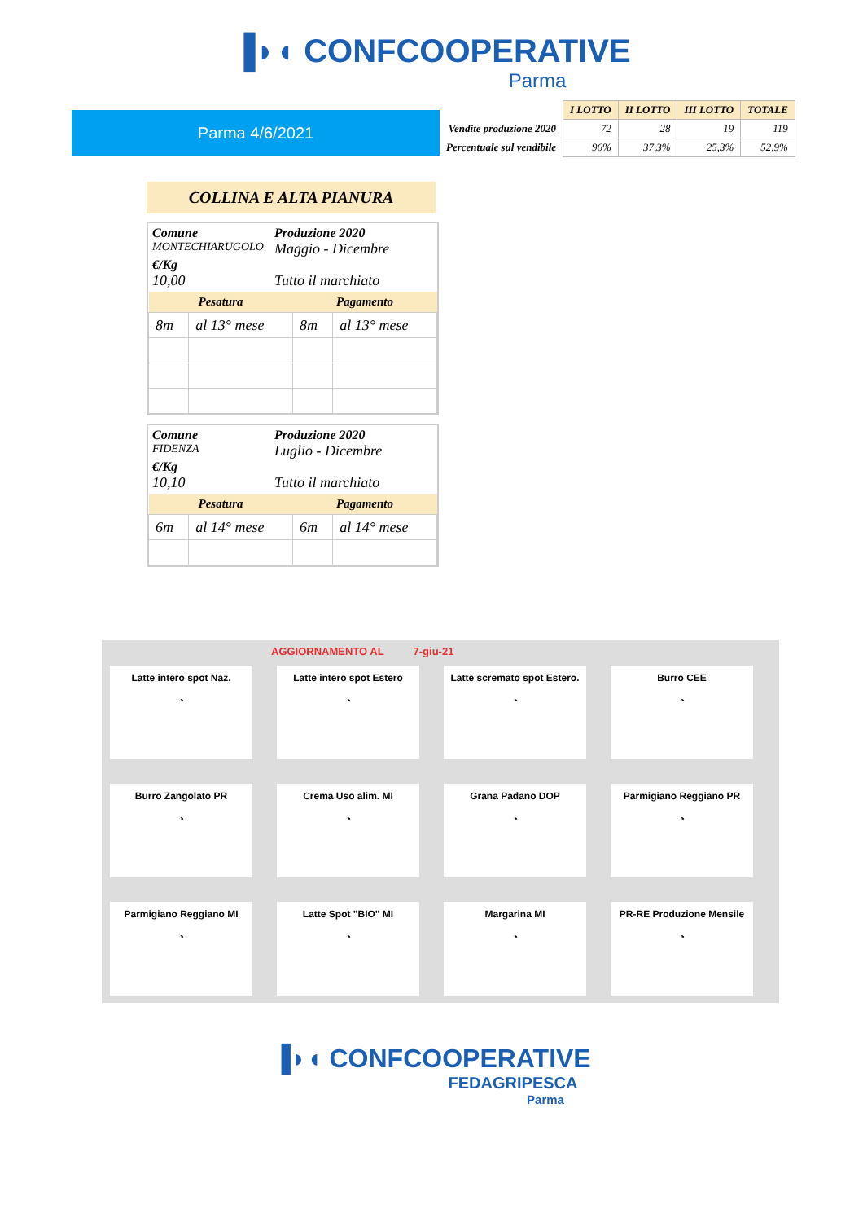▐◗◖ CONFCOOPERATIVE
Parma
Parma 4/6/2021
| | I LOTTO | II LOTTO | III LOTTO | TOTALE |
| --- | --- | --- | --- | --- |
| Vendite produzione 2020 | 72 | 28 | 19 | 119 |
| Percentuale sul vendibile | 96% | 37,3% | 25,3% | 52,9% |
COLLINA E ALTA PIANURA
Comune Produzione 2020 MONTECHIARUGOLO Maggio - Dicembre €/Kg 10,00 Tutto il marchiato
| Pesatura | | Pagamento | |
| --- | --- | --- | --- |
| 8m | al 13° mese | 8m | al 13° mese |
Comune Produzione 2020 FIDENZA Luglio - Dicembre €/Kg 10,10 Tutto il marchiato
| Pesatura | | Pagamento | |
| --- | --- | --- | --- |
| 6m | al 14° mese | 6m | al 14° mese |
AGGIORNAMENTO AL 7-giu-21
Latte intero spot Naz.
◔
Latte intero spot Estero
◔
Latte scremato spot Estero.
◔
Burro CEE
◔
Burro Zangolato PR
◔
Crema Uso alim. MI
◔
Grana Padano DOP
◔
Parmigiano Reggiano PR
◔
Parmigiano Reggiano MI
◔
Latte Spot "BIO" MI
◔
Margarina MI
◔
PR-RE Produzione Mensile
◔
▐◗◖ CONFCOOPERATIVE
FEDAGRIPESCA
Parma